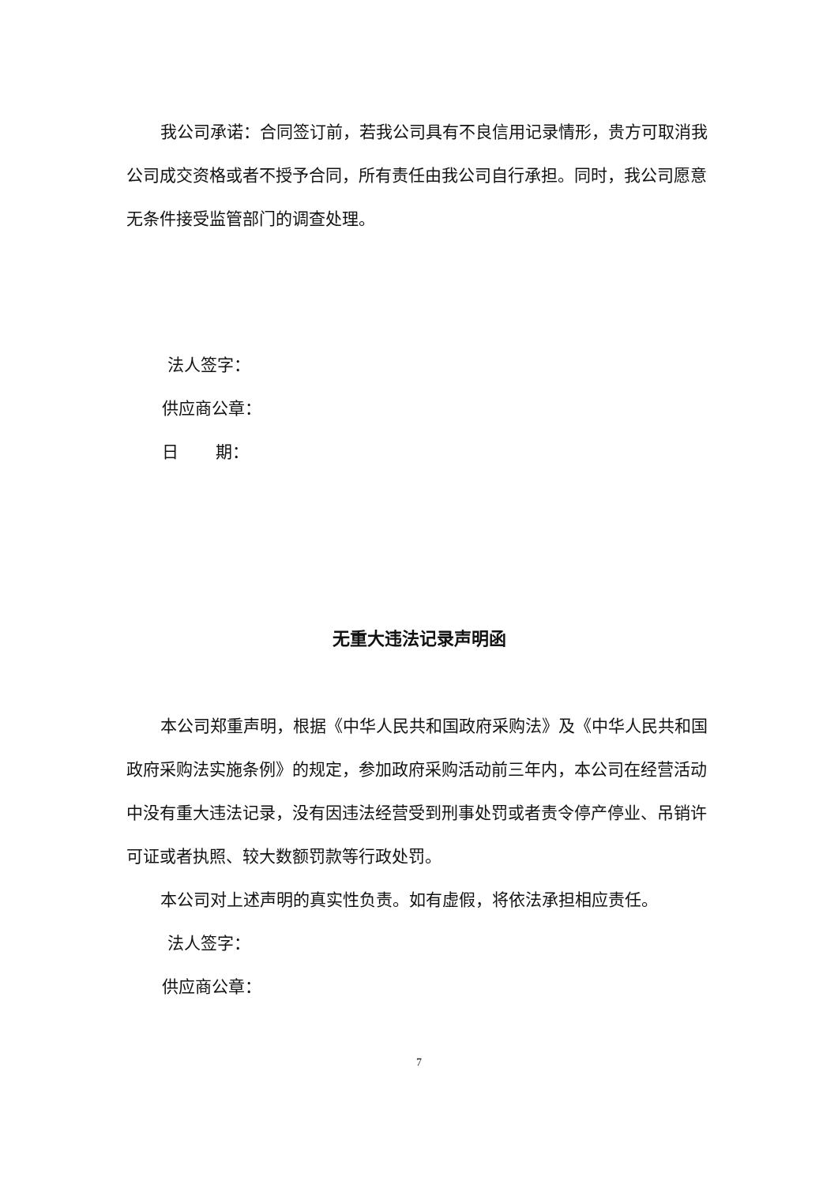我公司承诺：合同签订前，若我公司具有不良信用记录情形，贵方可取消我公司成交资格或者不授予合同，所有责任由我公司自行承担。同时，我公司愿意无条件接受监管部门的调查处理。
法人签字：
供应商公章：
日 期：
无重大违法记录声明函
本公司郑重声明，根据《中华人民共和国政府采购法》及《中华人民共和国政府采购法实施条例》的规定，参加政府采购活动前三年内，本公司在经营活动中没有重大违法记录，没有因违法经营受到刑事处罚或者责令停产停业、吊销许可证或者执照、较大数额罚款等行政处罚。
本公司对上述声明的真实性负责。如有虚假，将依法承担相应责任。
法人签字：
供应商公章：
7